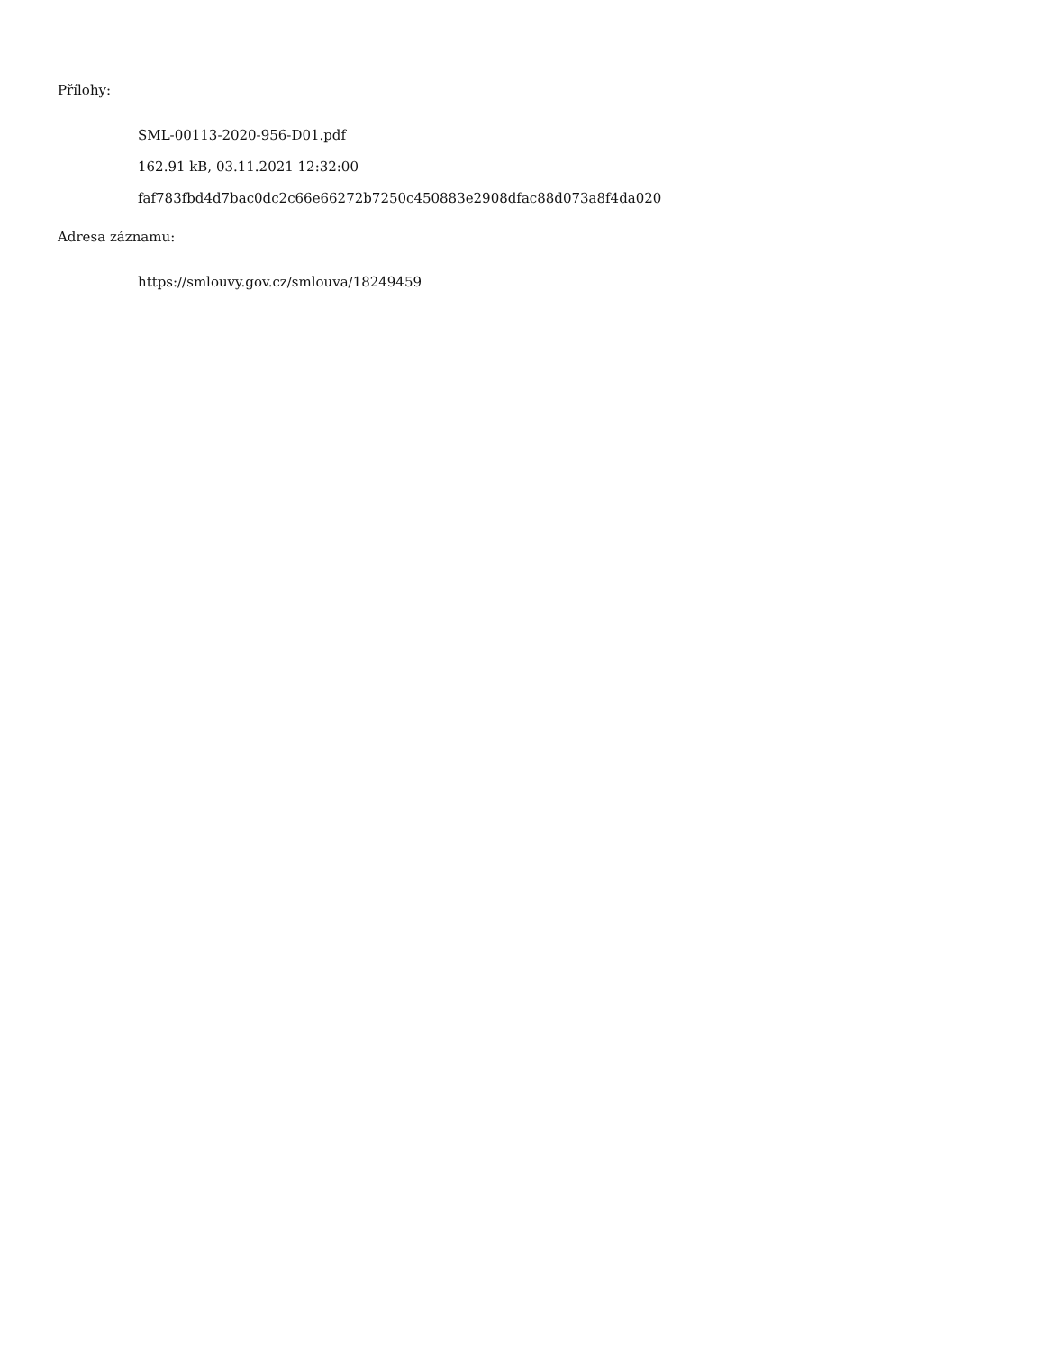Přílohy:
SML-00113-2020-956-D01.pdf
162.91 kB, 03.11.2021 12:32:00
faf783fbd4d7bac0dc2c66e66272b7250c450883e2908dfac88d073a8f4da020
Adresa záznamu:
https://smlouvy.gov.cz/smlouva/18249459